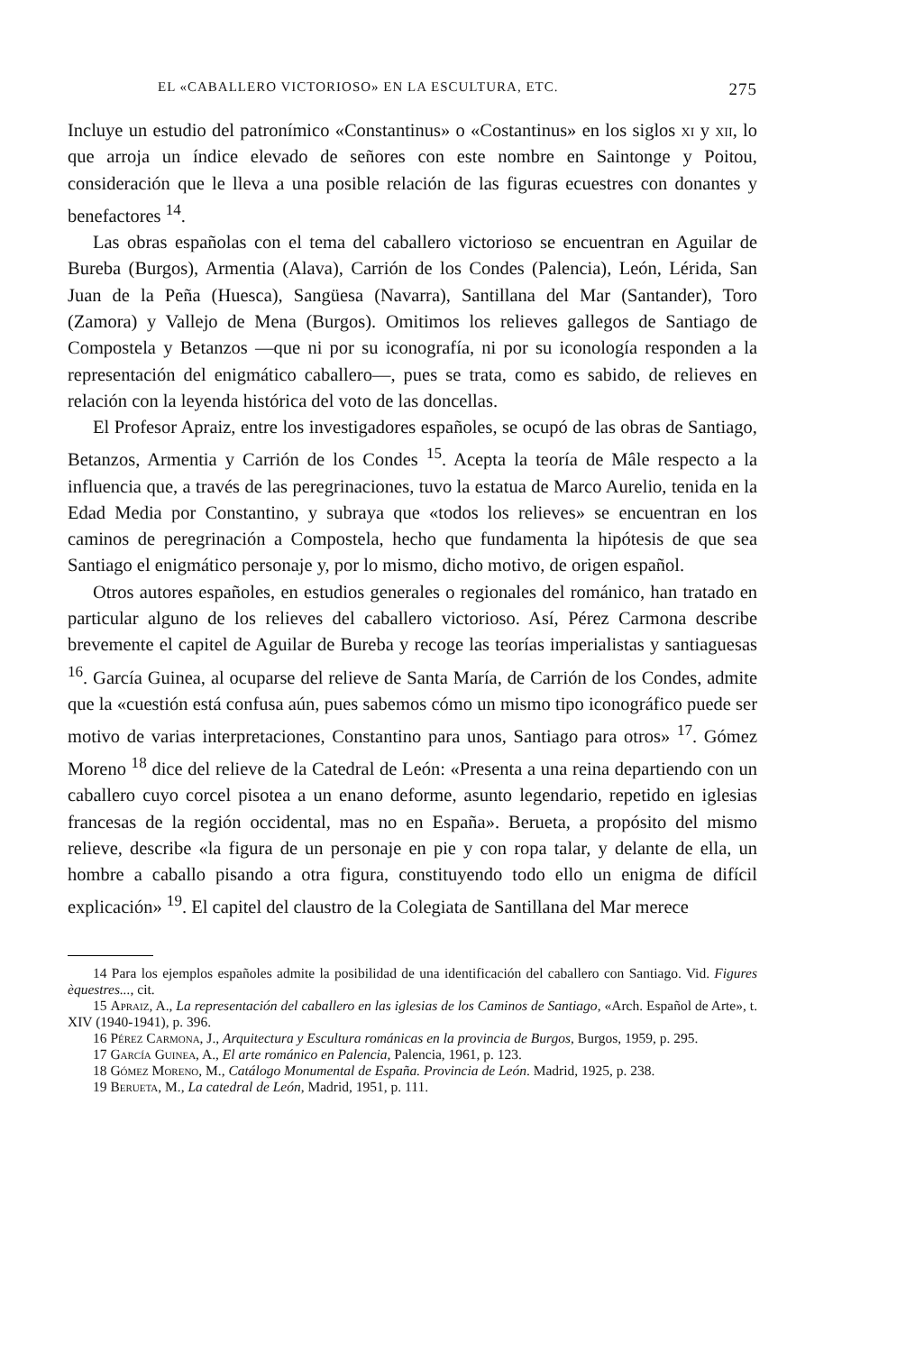EL «CABALLERO VICTORIOSO» EN LA ESCULTURA, ETC. 275
Incluye un estudio del patronímico «Constantinus» o «Costantinus» en los siglos xi y xii, lo que arroja un índice elevado de señores con este nombre en Saintonge y Poitou, consideración que le lleva a una posible relación de las figuras ecuestres con donantes y benefactores <sup>14</sup>.
Las obras españolas con el tema del caballero victorioso se encuentran en Aguilar de Bureba (Burgos), Armentia (Alava), Carrión de los Condes (Palencia), León, Lérida, San Juan de la Peña (Huesca), Sangüesa (Navarra), Santillana del Mar (Santander), Toro (Zamora) y Vallejo de Mena (Burgos). Omitimos los relieves gallegos de Santiago de Compostela y Betanzos —que ni por su iconografía, ni por su iconología responden a la representación del enigmático caballero—, pues se trata, como es sabido, de relieves en relación con la leyenda histórica del voto de las doncellas.
El Profesor Apraiz, entre los investigadores españoles, se ocupó de las obras de Santiago, Betanzos, Armentia y Carrión de los Condes <sup>15</sup>. Acepta la teoría de Mâle respecto a la influencia que, a través de las peregrinaciones, tuvo la estatua de Marco Aurelio, tenida en la Edad Media por Constantino, y subraya que «todos los relieves» se encuentran en los caminos de peregrinación a Compostela, hecho que fundamenta la hipótesis de que sea Santiago el enigmático personaje y, por lo mismo, dicho motivo, de origen español.
Otros autores españoles, en estudios generales o regionales del románico, han tratado en particular alguno de los relieves del caballero victorioso. Así, Pérez Carmona describe brevemente el capitel de Aguilar de Bureba y recoge las teorías imperialistas y santiaguesas <sup>16</sup>. García Guinea, al ocuparse del relieve de Santa María, de Carrión de los Condes, admite que la «cuestión está confusa aún, pues sabemos cómo un mismo tipo iconográfico puede ser motivo de varias interpretaciones, Constantino para unos, Santiago para otros» <sup>17</sup>. Gómez Moreno <sup>18</sup> dice del relieve de la Catedral de León: «Presenta a una reina departiendo con un caballero cuyo corcel pisotea a un enano deforme, asunto legendario, repetido en iglesias francesas de la región occidental, mas no en España». Berueta, a propósito del mismo relieve, describe «la figura de un personaje en pie y con ropa talar, y delante de ella, un hombre a caballo pisando a otra figura, constituyendo todo ello un enigma de difícil explicación» <sup>19</sup>. El capitel del claustro de la Colegiata de Santillana del Mar merece
14 Para los ejemplos españoles admite la posibilidad de una identificación del caballero con Santiago. Vid. Figures èquestres..., cit.
15 Apraiz, A., La representación del caballero en las iglesias de los Caminos de Santiago, «Arch. Español de Arte», t. XIV (1940-1941), p. 396.
16 Pérez Carmona, J., Arquitectura y Escultura románicas en la provincia de Burgos, Burgos, 1959, p. 295.
17 García Guinea, A., El arte románico en Palencia, Palencia, 1961, p. 123.
18 Gómez Moreno, M., Catálogo Monumental de España. Provincia de León. Madrid, 1925, p. 238.
19 Berueta, M., La catedral de León, Madrid, 1951, p. 111.